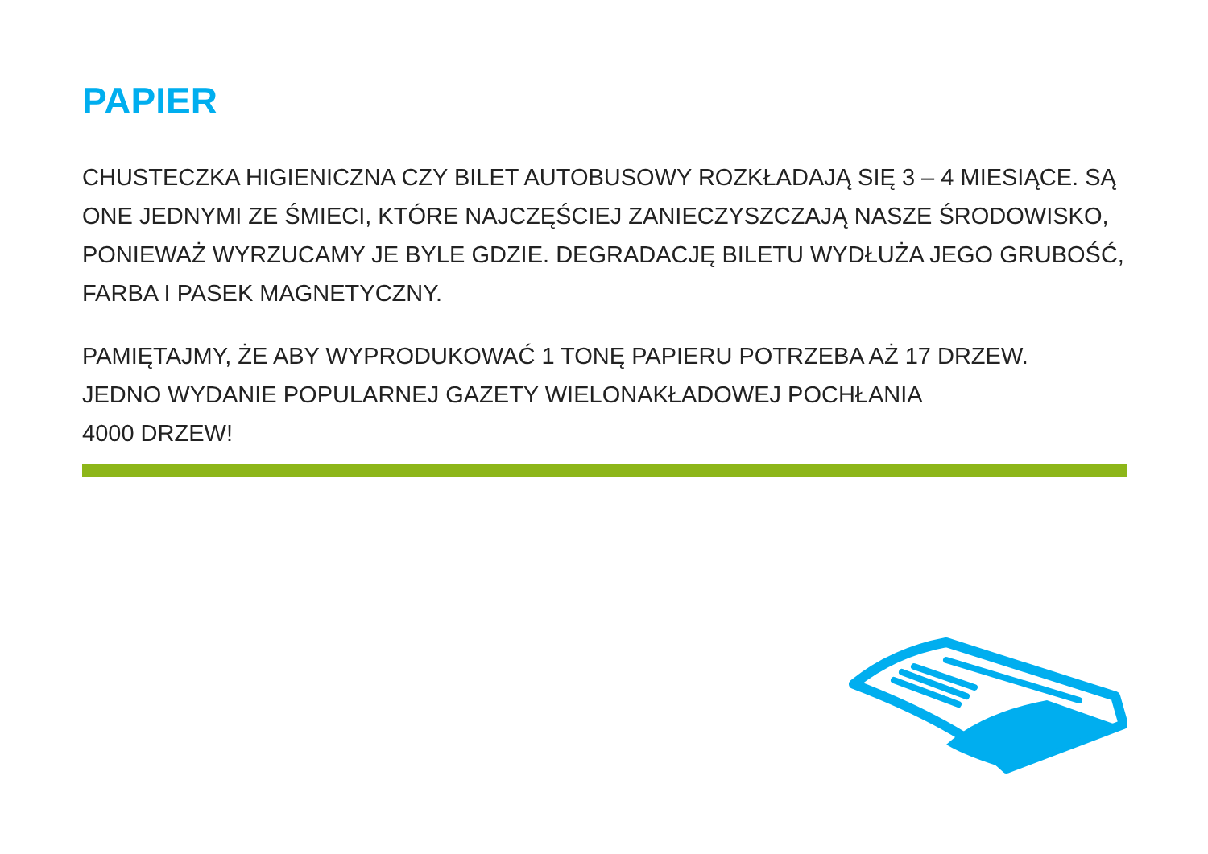PAPIER
CHUSTECZKA HIGIENICZNA CZY BILET AUTOBUSOWY ROZKŁADAJĄ SIĘ 3 – 4 MIESIĄCE. SĄ ONE JEDNYMI ZE ŚMIECI, KTÓRE NAJCZĘŚCIEJ ZANIECZYSZCZAJĄ NASZE ŚRODOWISKO, PONIEWAŻ WYRZUCAMY JE BYLE GDZIE. DEGRADACJĘ BILETU WYDŁUŻA JEGO GRUBOŚĆ, FARBA I PASEK MAGNETYCZNY.
PAMIĘTAJMY, ŻE ABY WYPRODUKOWAĆ 1 TONĘ PAPIERU POTRZEBA AŻ 17 DRZEW.
JEDNO WYDANIE POPULARNEJ GAZETY WIELONAKŁADOWEJ POCHŁANIA
4000 DRZEW!